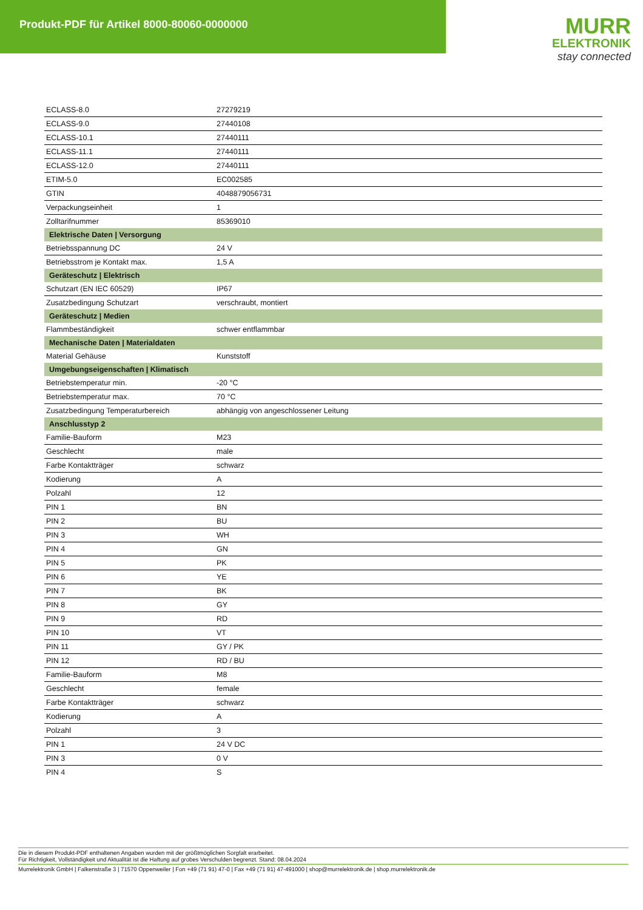Produkt-PDF für Artikel 8000-80060-0000000
MURR
ELEKTRONIK
stay connected
| ECLASS-8.0 | 27279219 |
| ECLASS-9.0 | 27440108 |
| ECLASS-10.1 | 27440111 |
| ECLASS-11.1 | 27440111 |
| ECLASS-12.0 | 27440111 |
| ETIM-5.0 | EC002585 |
| GTIN | 4048879056731 |
| Verpackungseinheit | 1 |
| Zolltarifnummer | 85369010 |
| Elektrische Daten / Versorgung | |
| Betriebsspannung DC | 24 V |
| Betriebsstrom je Kontakt max. | 1,5 A |
| Geräteschutz / Elektrisch | |
| Schutzart (EN IEC 60529) | IP67 |
| Zusatzbedingung Schutzart | verschraubt, montiert |
| Geräteschutz / Medien | |
| Flammbeständigkeit | schwer entflammbar |
| Mechanische Daten / Materialdaten | |
| Material Gehäuse | Kunststoff |
| Umgebungseigenschaften / Klimatisch | |
| Betriebstemperatur min. | -20 °C |
| Betriebstemperatur max. | 70 °C |
| Zusatzbedingung Temperaturbereich | abhängig von angeschlossener Leitung |
| Anschlusstyp 2 | |
| Familie-Bauform | M23 |
| Geschlecht | male |
| Farbe Kontaktträger | schwarz |
| Kodierung | A |
| Polzahl | 12 |
| PIN 1 | BN |
| PIN 2 | BU |
| PIN 3 | WH |
| PIN 4 | GN |
| PIN 5 | PK |
| PIN 6 | YE |
| PIN 7 | BK |
| PIN 8 | GY |
| PIN 9 | RD |
| PIN 10 | VT |
| PIN 11 | GY / PK |
| PIN 12 | RD / BU |
| Familie-Bauform | M8 |
| Geschlecht | female |
| Farbe Kontaktträger | schwarz |
| Kodierung | A |
| Polzahl | 3 |
| PIN 1 | 24 V DC |
| PIN 3 | 0 V |
| PIN 4 | S |
Die in diesem Produkt-PDF enthaltenen Angaben wurden mit der größtmöglichen Sorgfalt erarbeitet.
Für Richtigkeit, Vollständigkeit und Aktualität ist die Haftung auf grobes Verschulden begrenzt. Stand: 08.04.2024
Murrelektronik GmbH | Falkenstraße 3 | 71570 Oppenweiler | Fon +49 (71 91) 47-0 | Fax +49 (71 91) 47-491000 | shop@murrelektronik.de | shop.murrelektronik.de